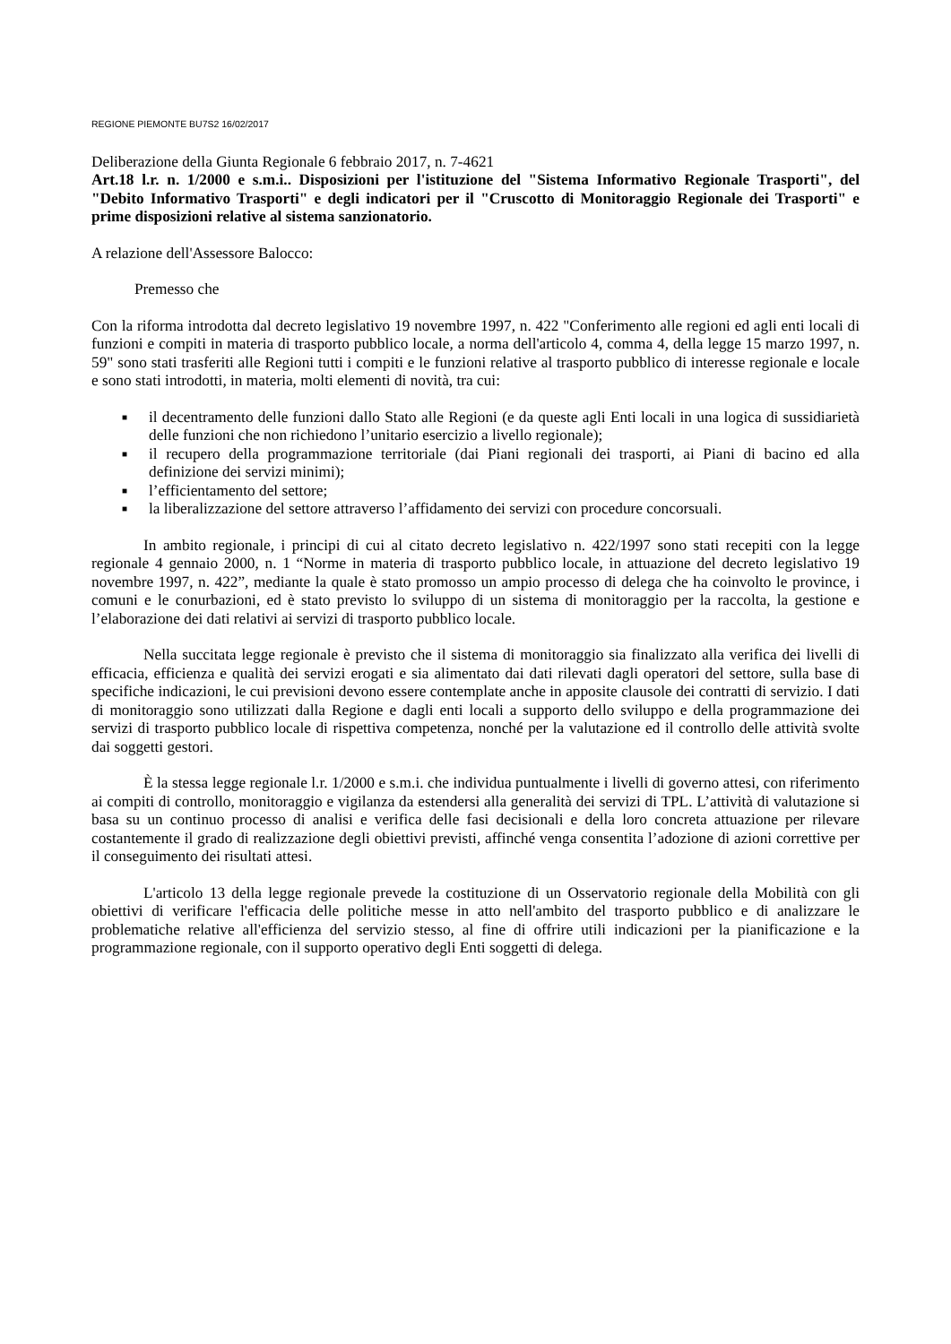REGIONE PIEMONTE BU7S2 16/02/2017
Deliberazione della Giunta Regionale 6 febbraio 2017, n. 7-4621
Art.18 l.r. n. 1/2000 e s.m.i.. Disposizioni per l'istituzione del "Sistema Informativo Regionale Trasporti", del "Debito Informativo Trasporti" e degli indicatori per il "Cruscotto di Monitoraggio Regionale dei Trasporti" e prime disposizioni relative al sistema sanzionatorio.
A relazione dell'Assessore Balocco:
Premesso che
Con la riforma introdotta dal decreto legislativo 19 novembre 1997, n. 422 "Conferimento alle regioni ed agli enti locali di funzioni e compiti in materia di trasporto pubblico locale, a norma dell'articolo 4, comma 4, della legge 15 marzo 1997, n. 59" sono stati trasferiti alle Regioni tutti i compiti e le funzioni relative al trasporto pubblico di interesse regionale e locale e sono stati introdotti, in materia, molti elementi di novità, tra cui:
■ il decentramento delle funzioni dallo Stato alle Regioni (e da queste agli Enti locali in una logica di sussidiarietà delle funzioni che non richiedono l’unitario esercizio a livello regionale);
■ il recupero della programmazione territoriale (dai Piani regionali dei trasporti, ai Piani di bacino ed alla definizione dei servizi minimi);
■ l’efficientamento del settore;
■ la liberalizzazione del settore attraverso l’affidamento dei servizi con procedure concorsuali.
In ambito regionale, i principi di cui al citato decreto legislativo n. 422/1997 sono stati recepiti con la legge regionale 4 gennaio 2000, n. 1 “Norme in materia di trasporto pubblico locale, in attuazione del decreto legislativo 19 novembre 1997, n. 422”, mediante la quale è stato promosso un ampio processo di delega che ha coinvolto le province, i comuni e le conurbazioni, ed è stato previsto lo sviluppo di un sistema di monitoraggio per la raccolta, la gestione e l’elaborazione dei dati relativi ai servizi di trasporto pubblico locale.
Nella succitata legge regionale è previsto che il sistema di monitoraggio sia finalizzato alla verifica dei livelli di efficacia, efficienza e qualità dei servizi erogati e sia alimentato dai dati rilevati dagli operatori del settore, sulla base di specifiche indicazioni, le cui previsioni devono essere contemplate anche in apposite clausole dei contratti di servizio. I dati di monitoraggio sono utilizzati dalla Regione e dagli enti locali a supporto dello sviluppo e della programmazione dei servizi di trasporto pubblico locale di rispettiva competenza, nonché per la valutazione ed il controllo delle attività svolte dai soggetti gestori.
È la stessa legge regionale l.r. 1/2000 e s.m.i. che individua puntualmente i livelli di governo attesi, con riferimento ai compiti di controllo, monitoraggio e vigilanza da estendersi alla generalità dei servizi di TPL. L’attività di valutazione si basa su un continuo processo di analisi e verifica delle fasi decisionali e della loro concreta attuazione per rilevare costantemente il grado di realizzazione degli obiettivi previsti, affinché venga consentita l’adozione di azioni correttive per il conseguimento dei risultati attesi.
L'articolo 13 della legge regionale prevede la costituzione di un Osservatorio regionale della Mobilità con gli obiettivi di verificare l'efficacia delle politiche messe in atto nell'ambito del trasporto pubblico e di analizzare le problematiche relative all'efficienza del servizio stesso, al fine di offrire utili indicazioni per la pianificazione e la programmazione regionale, con il supporto operativo degli Enti soggetti di delega.